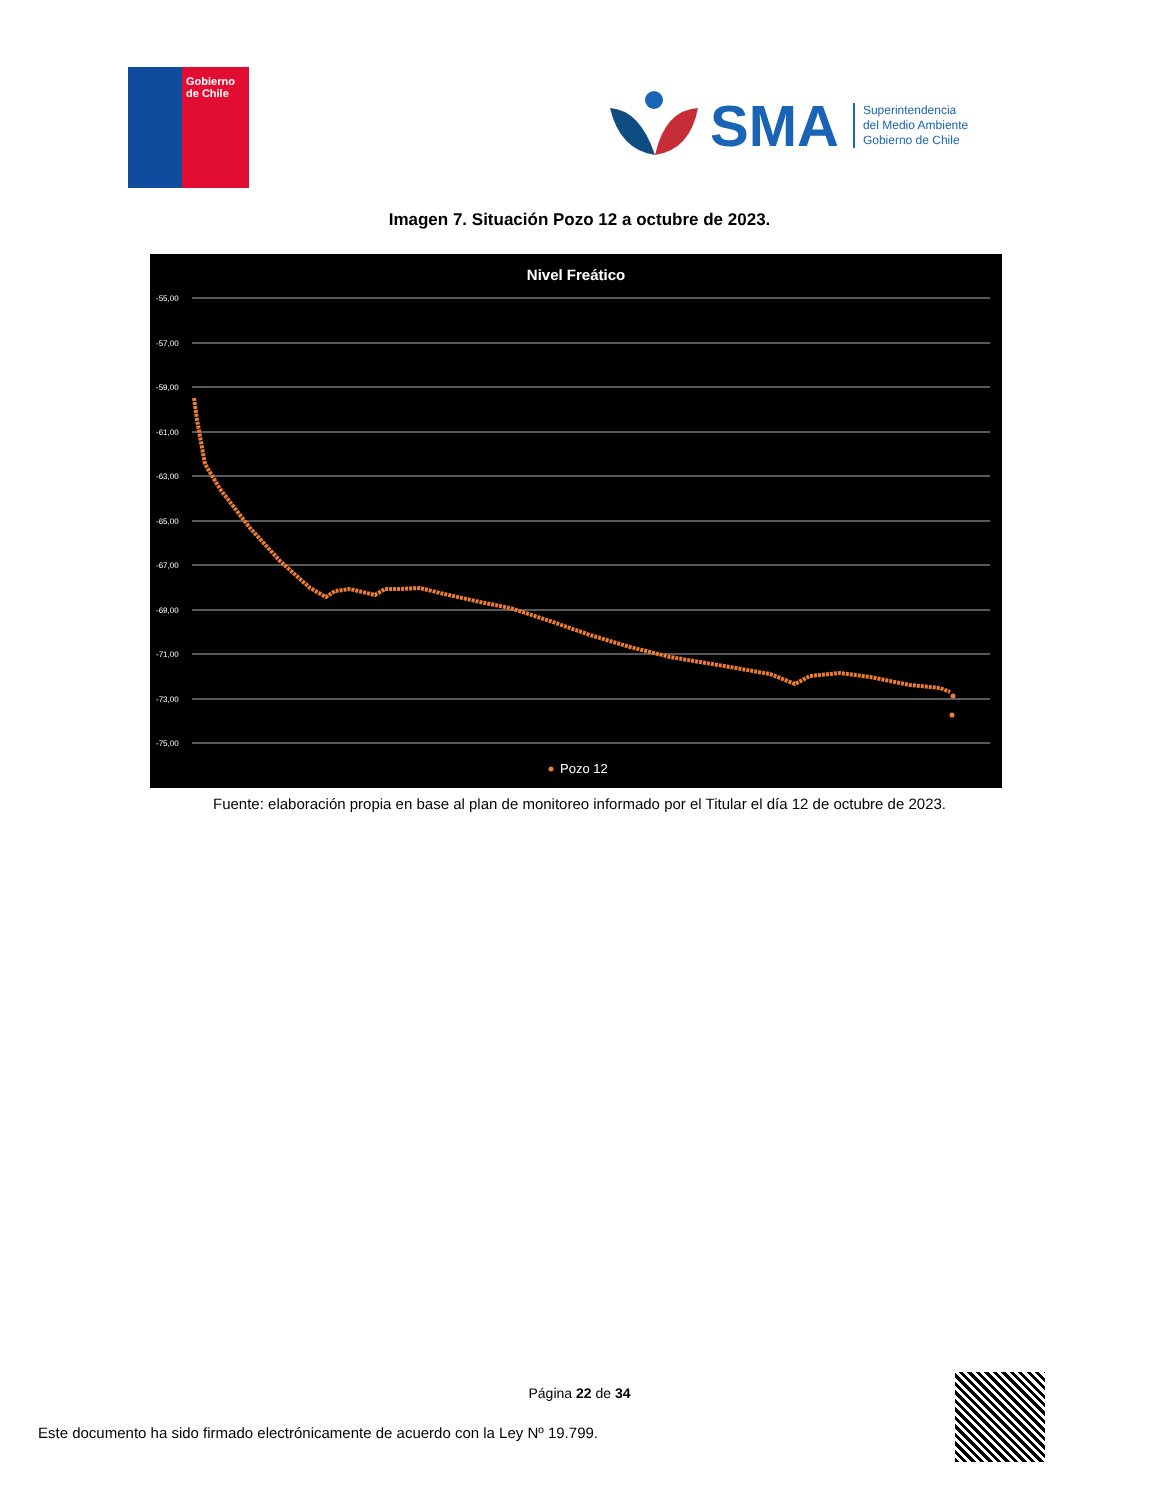Gobierno
de Chile
SMA
Superintendencia
del Medio Ambiente
Gobierno de Chile
Imagen 7. Situación Pozo 12 a octubre de 2023.
Nivel Freático
-55,00
-57,00
-59,00
-61,00
-63,00
-65,00
-67,00
-69,00
-71,00
-73,00
-75,00
Pozo 12
Fuente: elaboración propia en base al plan de monitoreo informado por el Titular el día 12 de octubre de 2023.
Página 22 de 34
Este documento ha sido firmado electrónicamente de acuerdo con la Ley Nº 19.799.